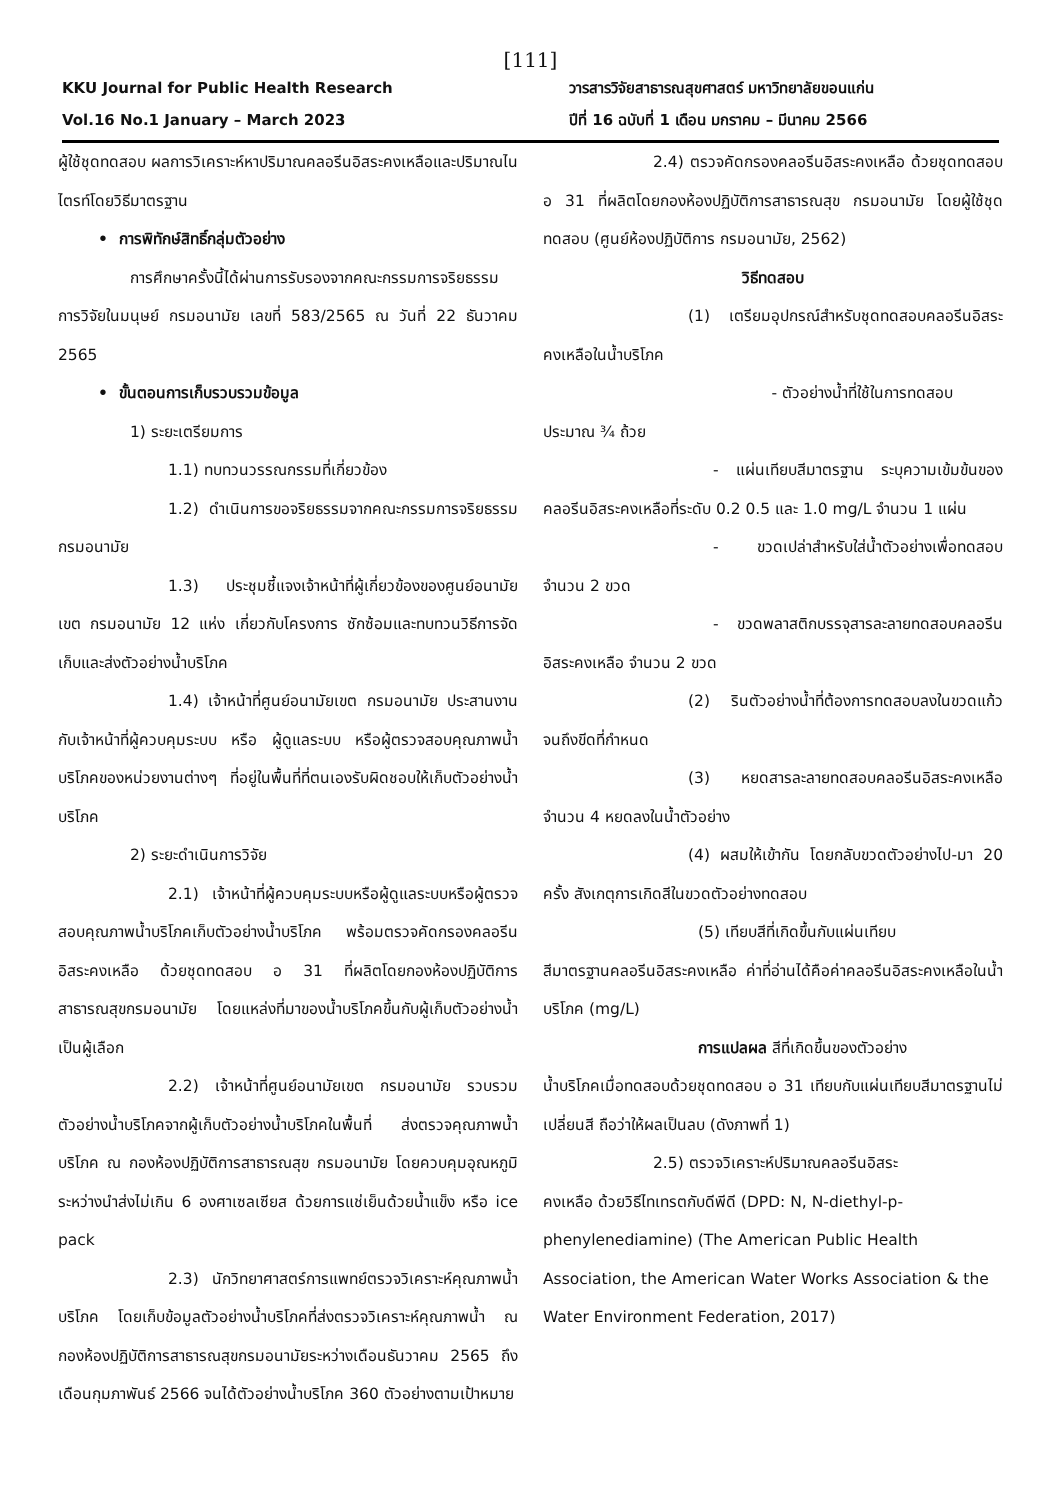[111]
KKU Journal for Public Health Research
Vol.16 No.1 January – March 2023
วารสารวิจัยสาธารณสุขศาสตร์ มหาวิทยาลัยขอนแก่น
ปีที่ 16 ฉบับที่ 1 เดือน มกราคม – มีนาคม 2566
ผู้ใช้ชุดทดสอบ ผลการวิเคราะห์หาปริมาณคลอรีนอิสระคงเหลือและปริมาณไนไตรท์โดยวิธีมาตรฐาน
• การพิทักษ์สิทธิ์กลุ่มตัวอย่าง
การศึกษาครั้งนี้ได้ผ่านการรับรองจากคณะกรรมการจริยธรรมการวิจัยในมนุษย์ กรมอนามัย เลขที่ 583/2565 ณ วันที่ 22 ธันวาคม 2565
• ขั้นตอนการเก็บรวบรวมข้อมูล
1) ระยะเตรียมการ
1.1) ทบทวนวรรณกรรมที่เกี่ยวข้อง
1.2) ดำเนินการขอจริยธรรมจากคณะกรรมการจริยธรรม กรมอนามัย
1.3) ประชุมชี้แจงเจ้าหน้าที่ผู้เกี่ยวข้องของศูนย์อนามัยเขต กรมอนามัย 12 แห่ง เกี่ยวกับโครงการ ซักซ้อมและทบทวนวิธีการจัดเก็บและส่งตัวอย่างน้ำบริโภค
1.4) เจ้าหน้าที่ศูนย์อนามัยเขต กรมอนามัย ประสานงานกับเจ้าหน้าที่ผู้ควบคุมระบบ หรือ ผู้ดูแลระบบ หรือผู้ตรวจสอบคุณภาพน้ำบริโภคของหน่วยงานต่างๆ ที่อยู่ในพื้นที่ที่ตนเองรับผิดชอบให้เก็บตัวอย่างน้ำบริโภค
2) ระยะดำเนินการวิจัย
2.1) เจ้าหน้าที่ผู้ควบคุมระบบหรือผู้ดูแลระบบหรือผู้ตรวจสอบคุณภาพน้ำบริโภคเก็บตัวอย่างน้ำบริโภค พร้อมตรวจคัดกรองคลอรีนอิสระคงเหลือ ด้วยชุดทดสอบ อ 31 ที่ผลิตโดยกองห้องปฏิบัติการสาธารณสุขกรมอนามัย โดยแหล่งที่มาของน้ำบริโภคขึ้นกับผู้เก็บตัวอย่างน้ำเป็นผู้เลือก
2.2) เจ้าหน้าที่ศูนย์อนามัยเขต กรมอนามัย รวบรวมตัวอย่างน้ำบริโภคจากผู้เก็บตัวอย่างน้ำบริโภคในพื้นที่ ส่งตรวจคุณภาพน้ำบริโภค ณ กองห้องปฏิบัติการสาธารณสุข กรมอนามัย โดยควบคุมอุณหภูมิระหว่างนำส่งไม่เกิน 6 องศาเซลเซียส ด้วยการแช่เย็นด้วยน้ำแข็ง หรือ ice pack
2.3) นักวิทยาศาสตร์การแพทย์ตรวจวิเคราะห์คุณภาพน้ำบริโภค โดยเก็บข้อมูลตัวอย่างน้ำบริโภคที่ส่งตรวจวิเคราะห์คุณภาพน้ำ ณ กองห้องปฏิบัติการสาธารณสุขกรมอนามัยระหว่างเดือนธันวาคม 2565 ถึงเดือนกุมภาพันธ์ 2566 จนได้ตัวอย่างน้ำบริโภค 360 ตัวอย่างตามเป้าหมาย
2.4) ตรวจคัดกรองคลอรีนอิสระคงเหลือ ด้วยชุดทดสอบ อ 31 ที่ผลิตโดยกองห้องปฏิบัติการสาธารณสุข กรมอนามัย โดยผู้ใช้ชุดทดสอบ (ศูนย์ห้องปฏิบัติการ กรมอนามัย, 2562)
วิธีทดสอบ
(1) เตรียมอุปกรณ์สำหรับชุดทดสอบคลอรีนอิสระคงเหลือในน้ำบริโภค
- ตัวอย่างน้ำที่ใช้ในการทดสอบ
ประมาณ ¾ ถ้วย
- แผ่นเทียบสีมาตรฐาน ระบุความเข้มข้นของคลอรีนอิสระคงเหลือที่ระดับ 0.2 0.5 และ 1.0 mg/L จำนวน 1 แผ่น
- ขวดเปล่าสำหรับใส่น้ำตัวอย่างเพื่อทดสอบ จำนวน 2 ขวด
- ขวดพลาสติกบรรจุสารละลายทดสอบคลอรีนอิสระคงเหลือ จำนวน 2 ขวด
(2) รินตัวอย่างน้ำที่ต้องการทดสอบลงในขวดแก้วจนถึงขีดที่กำหนด
(3) หยดสารละลายทดสอบคลอรีนอิสระคงเหลือจำนวน 4 หยดลงในน้ำตัวอย่าง
(4) ผสมให้เข้ากัน โดยกลับขวดตัวอย่างไป-มา 20 ครั้ง สังเกตุการเกิดสีในขวดตัวอย่างทดสอบ
(5) เทียบสีที่เกิดขึ้นกับแผ่นเทียบ
สีมาตรฐานคลอรีนอิสระคงเหลือ ค่าที่อ่านได้คือค่าคลอรีนอิสระคงเหลือในน้ำบริโภค (mg/L)
การแปลผล สีที่เกิดขึ้นของตัวอย่าง
น้ำบริโภคเมื่อทดสอบด้วยชุดทดสอบ อ 31 เทียบกับแผ่นเทียบสีมาตรฐานไม่เปลี่ยนสี ถือว่าให้ผลเป็นลบ (ดังภาพที่ 1)
2.5) ตรวจวิเคราะห์ปริมาณคลอรีนอิสระ
คงเหลือ ด้วยวิธีไทเทรตกับดีพีดี (DPD: N, N-diethyl-p-phenylenediamine) (The American Public Health Association, the American Water Works Association & the Water Environment Federation, 2017)